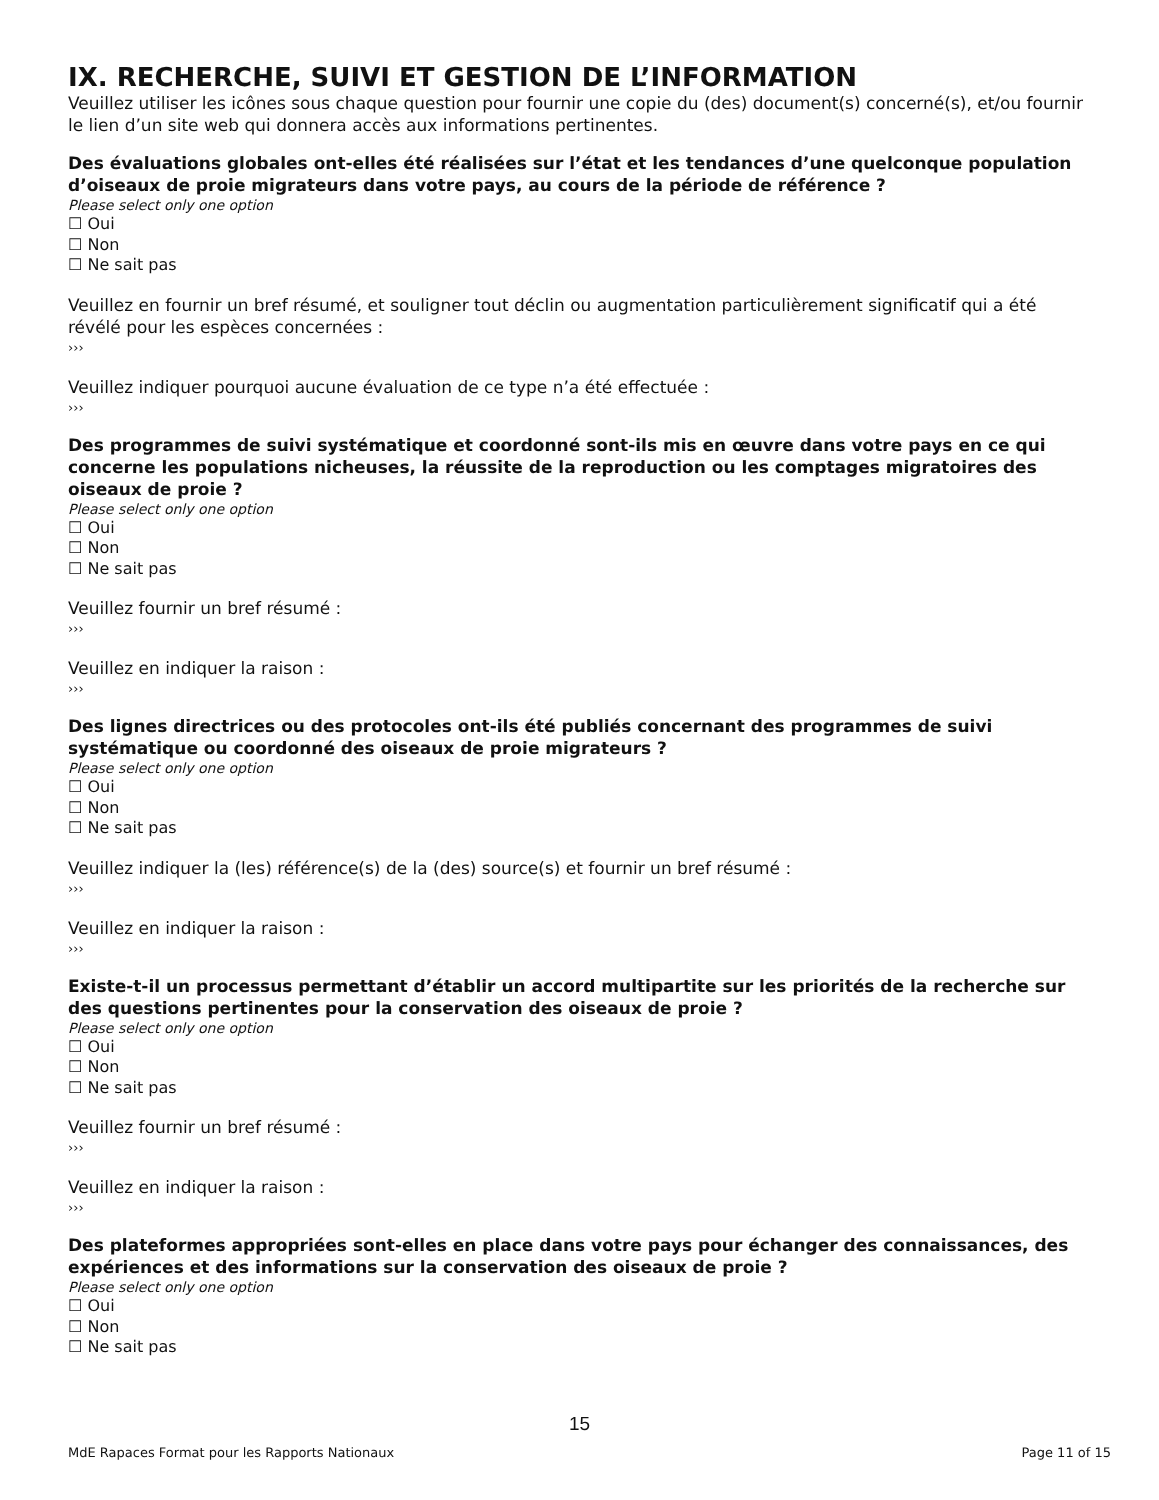IX. RECHERCHE, SUIVI ET GESTION DE L’INFORMATION
Veuillez utiliser les icônes sous chaque question pour fournir une copie du (des) document(s) concerné(s), et/ou fournir le lien d’un site web qui donnera accès aux informations pertinentes.
Des évaluations globales ont-elles été réalisées sur l’état et les tendances d’une quelconque population d’oiseaux de proie migrateurs dans votre pays, au cours de la période de référence ?
Please select only one option
☐ Oui
☐ Non
☐ Ne sait pas
Veuillez en fournir un bref résumé, et souligner tout déclin ou augmentation particulièrement significatif qui a été révélé pour les espèces concernées :
›››
Veuillez indiquer pourquoi aucune évaluation de ce type n’a été effectuée :
›››
Des programmes de suivi systématique et coordonné sont-ils mis en œuvre dans votre pays en ce qui concerne les populations nicheuses, la réussite de la reproduction ou les comptages migratoires des oiseaux de proie ?
Please select only one option
☐ Oui
☐ Non
☐ Ne sait pas
Veuillez fournir un bref résumé :
›››
Veuillez en indiquer la raison :
›››
Des lignes directrices ou des protocoles ont-ils été publiés concernant des programmes de suivi systématique ou coordonné des oiseaux de proie migrateurs ?
Please select only one option
☐ Oui
☐ Non
☐ Ne sait pas
Veuillez indiquer la (les) référence(s) de la (des) source(s) et fournir un bref résumé :
›››
Veuillez en indiquer la raison :
›››
Existe-t-il un processus permettant d’établir un accord multipartite sur les priorités de la recherche sur des questions pertinentes pour la conservation des oiseaux de proie ?
Please select only one option
☐ Oui
☐ Non
☐ Ne sait pas
Veuillez fournir un bref résumé :
›››
Veuillez en indiquer la raison :
›››
Des plateformes appropriées sont-elles en place dans votre pays pour échanger des connaissances, des expériences et des informations sur la conservation des oiseaux de proie ?
Please select only one option
☐ Oui
☐ Non
☐ Ne sait pas
15
MdE Rapaces Format pour les Rapports Nationaux Page 11 of 15